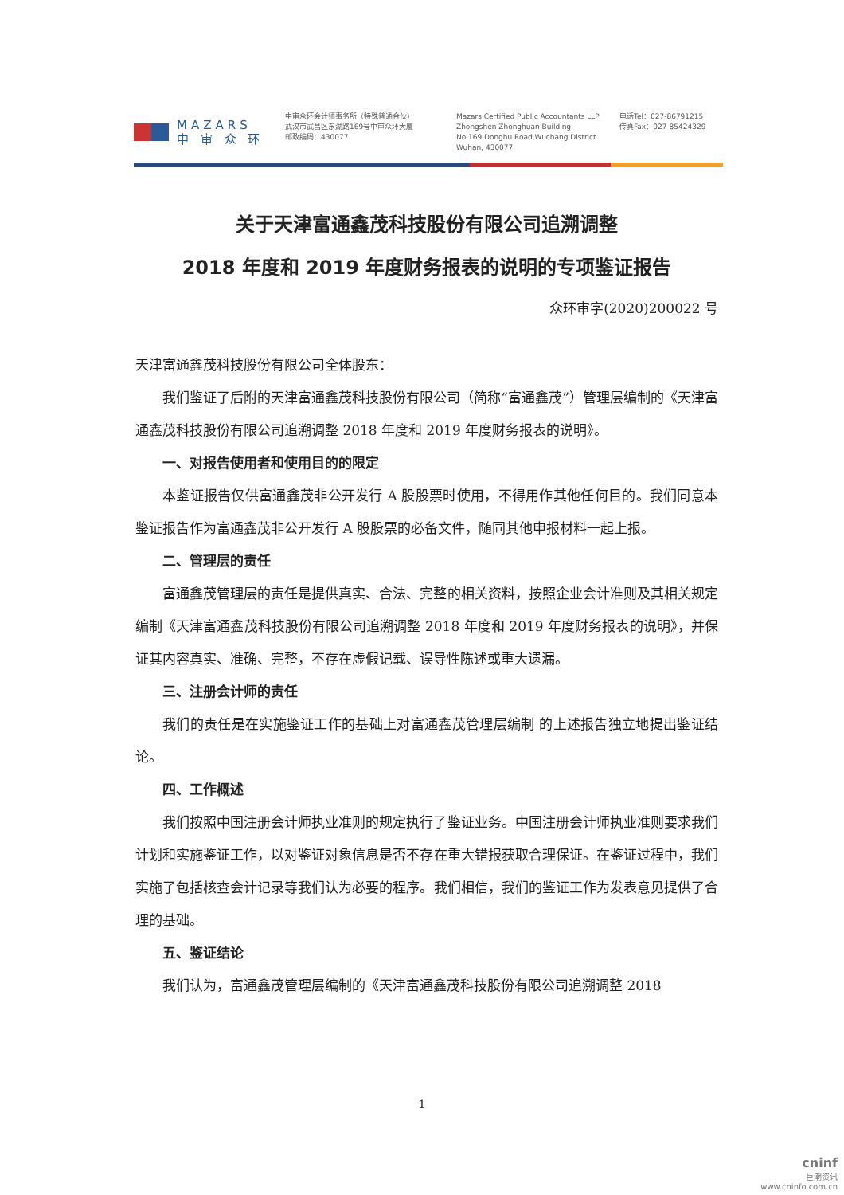MAZARS
中 审 众 环
中审众环会计师事务所（特殊普通合伙）
武汉市武昌区东湖路169号中审众环大厦
邮政编码：430077
Mazars Certified Public Accountants LLP
Zhongshen Zhonghuan Building
No.169 Donghu Road,Wuchang District
Wuhan, 430077
电话Tel：027-86791215
传真Fax：027-85424329
关于天津富通鑫茂科技股份有限公司追溯调整
2018 年度和 2019 年度财务报表的说明的专项鉴证报告
众环审字(2020)200022 号
天津富通鑫茂科技股份有限公司全体股东：
我们鉴证了后附的天津富通鑫茂科技股份有限公司（简称“富通鑫茂”）管理层编制的《天津富通鑫茂科技股份有限公司追溯调整 2018 年度和 2019 年度财务报表的说明》。
一、对报告使用者和使用目的的限定
本鉴证报告仅供富通鑫茂非公开发行 A 股股票时使用，不得用作其他任何目的。我们同意本鉴证报告作为富通鑫茂非公开发行 A 股股票的必备文件，随同其他申报材料一起上报。
二、管理层的责任
富通鑫茂管理层的责任是提供真实、合法、完整的相关资料，按照企业会计准则及其相关规定编制《天津富通鑫茂科技股份有限公司追溯调整 2018 年度和 2019 年度财务报表的说明》，并保证其内容真实、准确、完整，不存在虚假记载、误导性陈述或重大遗漏。
三、注册会计师的责任
我们的责任是在实施鉴证工作的基础上对富通鑫茂管理层编制 的上述报告独立地提出鉴证结论。
四、工作概述
我们按照中国注册会计师执业准则的规定执行了鉴证业务。中国注册会计师执业准则要求我们计划和实施鉴证工作，以对鉴证对象信息是否不存在重大错报获取合理保证。在鉴证过程中，我们实施了包括核查会计记录等我们认为必要的程序。我们相信，我们的鉴证工作为发表意见提供了合理的基础。
五、鉴证结论
我们认为，富通鑫茂管理层编制的《天津富通鑫茂科技股份有限公司追溯调整 2018
1
cninf
巨潮资讯
www.cninfo.com.cn